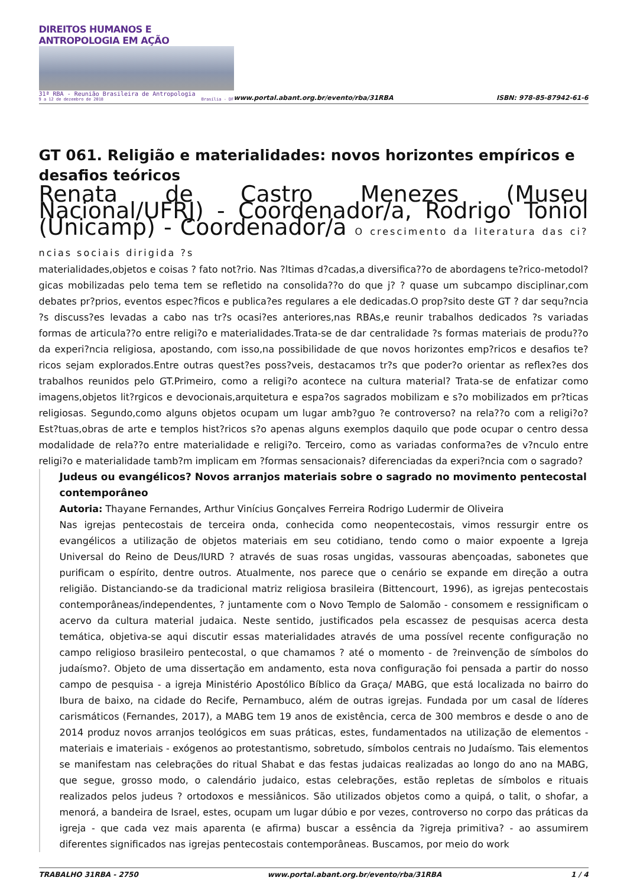DIREITOS HUMANOS E ANTROPOLOGIA EM AÇÃO
31ª RBA - Reunião Brasileira de Antropologia
9 a 12 de dezembro de 2018 Brasília - DF
www.portal.abant.org.br/evento/rba/31RBA
ISBN: 978-85-87942-61-6
GT 061. Religião e materialidades: novos horizontes empíricos e desafios teóricos
Renata de Castro Menezes (Museu Nacional/UFRJ) - Coordenador/a, Rodrigo Toniol (Unicamp) - Coordenador/a O crescimento da literatura das ci?ncias sociais dirigida ?s
materialidades,objetos e coisas ? fato not?rio. Nas ?ltimas d?cadas,a diversifica??o de abordagens te?rico-metodol?gicas mobilizadas pelo tema tem se refletido na consolida??o do que j? ? quase um subcampo disciplinar,com debates pr?prios, eventos espec?ficos e publica?es regulares a ele dedicadas.O prop?sito deste GT ? dar sequ?ncia ?s discuss?es levadas a cabo nas tr?s ocasi?es anteriores,nas RBAs,e reunir trabalhos dedicados ?s variadas formas de articula??o entre religi?o e materialidades.Trata-se de dar centralidade ?s formas materiais de produ??o da experi?ncia religiosa, apostando, com isso,na possibilidade de que novos horizontes emp?ricos e desafios te?ricos sejam explorados.Entre outras quest?es poss?veis, destacamos tr?s que poder?o orientar as reflex?es dos trabalhos reunidos pelo GT.Primeiro, como a religi?o acontece na cultura material? Trata-se de enfatizar como imagens,objetos lit?rgicos e devocionais,arquitetura e espa?os sagrados mobilizam e s?o mobilizados em pr?ticas religiosas. Segundo,como alguns objetos ocupam um lugar amb?guo ?e controverso? na rela??o com a religi?o?Est?tuas,obras de arte e templos hist?ricos s?o apenas alguns exemplos daquilo que pode ocupar o centro dessa modalidade de rela??o entre materialidade e religi?o. Terceiro, como as variadas conforma?es de v?nculo entre religi?o e materialidade tamb?m implicam em ?formas sensacionais? diferenciadas da experi?ncia com o sagrado?
Judeus ou evangélicos? Novos arranjos materiais sobre o sagrado no movimento pentecostal contemporâneo
Autoria: Thayane Fernandes, Arthur Vinícius Gonçalves Ferreira Rodrigo Ludermir de Oliveira
Nas igrejas pentecostais de terceira onda, conhecida como neopentecostais, vimos ressurgir entre os evangélicos a utilização de objetos materiais em seu cotidiano, tendo como o maior expoente a Igreja Universal do Reino de Deus/IURD ? através de suas rosas ungidas, vassouras abençoadas, sabonetes que purificam o espírito, dentre outros. Atualmente, nos parece que o cenário se expande em direção a outra religião. Distanciando-se da tradicional matriz religiosa brasileira (Bittencourt, 1996), as igrejas pentecostais contemporâneas/independentes, ? juntamente com o Novo Templo de Salomão - consomem e ressignificam o acervo da cultura material judaica. Neste sentido, justificados pela escassez de pesquisas acerca desta temática, objetiva-se aqui discutir essas materialidades através de uma possível recente configuração no campo religioso brasileiro pentecostal, o que chamamos ? até o momento - de ?reinvenção de símbolos do judaísmo?. Objeto de uma dissertação em andamento, esta nova configuração foi pensada a partir do nosso campo de pesquisa - a igreja Ministério Apostólico Bíblico da Graça/ MABG, que está localizada no bairro do Ibura de baixo, na cidade do Recife, Pernambuco, além de outras igrejas. Fundada por um casal de líderes carismáticos (Fernandes, 2017), a MABG tem 19 anos de existência, cerca de 300 membros e desde o ano de 2014 produz novos arranjos teológicos em suas práticas, estes, fundamentados na utilização de elementos - materiais e imateriais - exógenos ao protestantismo, sobretudo, símbolos centrais no Judaísmo. Tais elementos se manifestam nas celebrações do ritual Shabat e das festas judaicas realizadas ao longo do ano na MABG, que segue, grosso modo, o calendário judaico, estas celebrações, estão repletas de símbolos e rituais realizados pelos judeus ? ortodoxos e messiânicos. São utilizados objetos como a quipá, o talit, o shofar, a menorá, a bandeira de Israel, estes, ocupam um lugar dúbio e por vezes, controverso no corpo das práticas da igreja - que cada vez mais aparenta (e afirma) buscar a essência da ?igreja primitiva? - ao assumirem diferentes significados nas igrejas pentecostais contemporâneas. Buscamos, por meio do work
TRABALHO 31RBA - 2750 www.portal.abant.org.br/evento/rba/31RBA 1 / 4